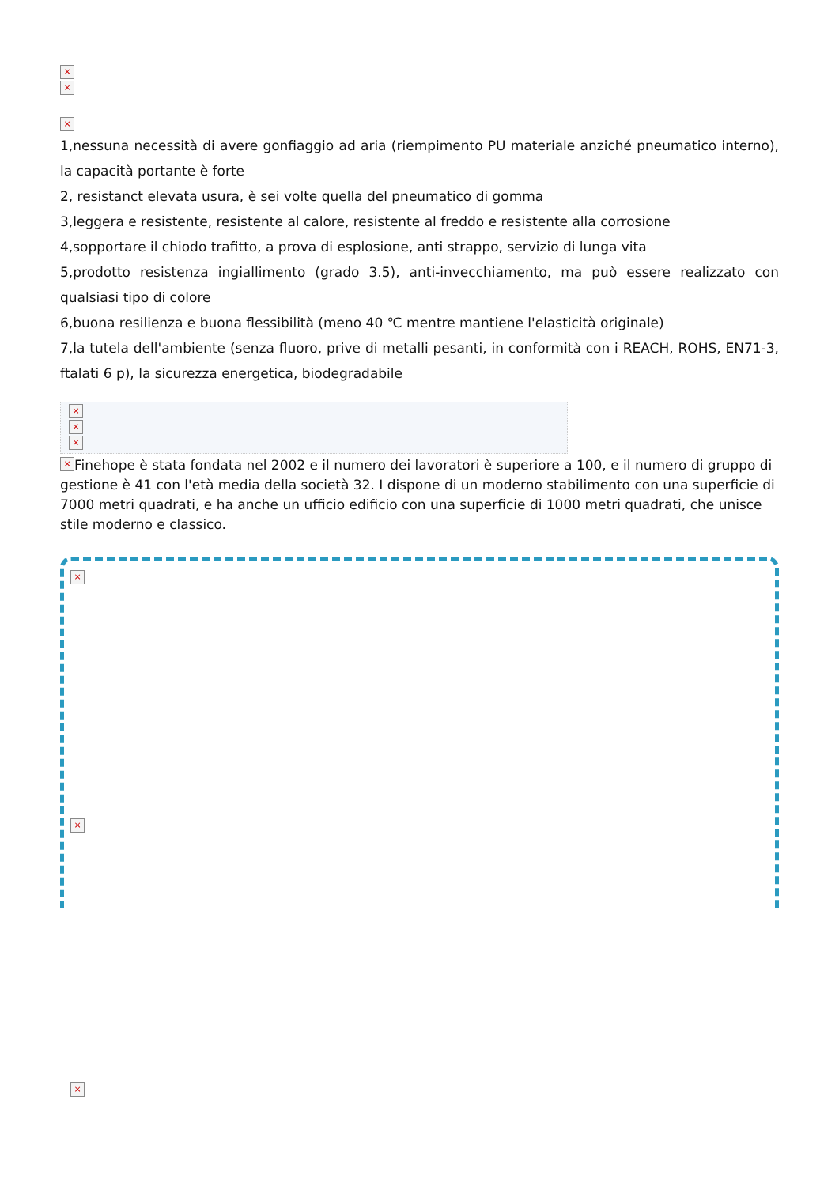×
×
×
1,nessuna necessità di avere gonfiaggio ad aria (riempimento PU materiale anziché pneumatico interno), la capacità portante è forte
2, resistanct elevata usura, è sei volte quella del pneumatico di gomma
3,leggera e resistente, resistente al calore, resistente al freddo e resistente alla corrosione
4,sopportare il chiodo trafitto, a prova di esplosione, anti strappo, servizio di lunga vita
5,prodotto resistenza ingiallimento (grado 3.5), anti-invecchiamento, ma può essere realizzato con qualsiasi tipo di colore
6,buona resilienza e buona flessibilità (meno 40 ℃ mentre mantiene l'elasticità originale)
7,la tutela dell'ambiente (senza fluoro, prive di metalli pesanti, in conformità con i REACH, ROHS, EN71-3, ftalati 6 p), la sicurezza energetica, biodegradabile
×
×
×
× Finehope è stata fondata nel 2002 e il numero dei lavoratori è superiore a 100, e il numero di gruppo di gestione è 41 con l'età media della società 32. I dispone di un moderno stabilimento con una superficie di 7000 metri quadrati, e ha anche un ufficio edificio con una superficie di 1000 metri quadrati, che unisce stile moderno e classico.
×
×
×